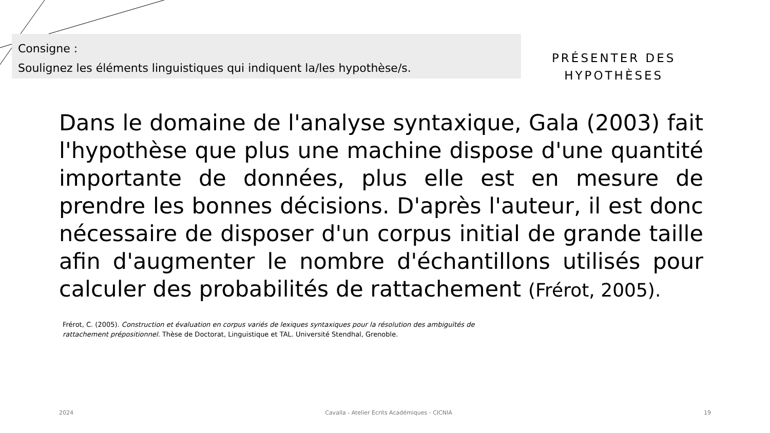Consigne :
Soulignez les éléments linguistiques qui indiquent la/les hypothèse/s.
PRÉSENTER DES
HYPOTHÈSES
Dans le domaine de l'analyse syntaxique, Gala (2003) fait l'hypothèse que plus une machine dispose d'une quantité importante de données, plus elle est en mesure de prendre les bonnes décisions. D'après l'auteur, il est donc nécessaire de disposer d'un corpus initial de grande taille afin d'augmenter le nombre d'échantillons utilisés pour calculer des probabilités de rattachement (Frérot, 2005).
Frérot, C. (2005). Construction et évaluation en corpus variés de lexiques syntaxiques pour la résolution des ambiguïtés de rattachement prépositionnel. Thèse de Doctorat, Linguistique et TAL. Université Stendhal, Grenoble.
2024 Cavalla - Atelier Ecrits Académiques - CICNIA 19